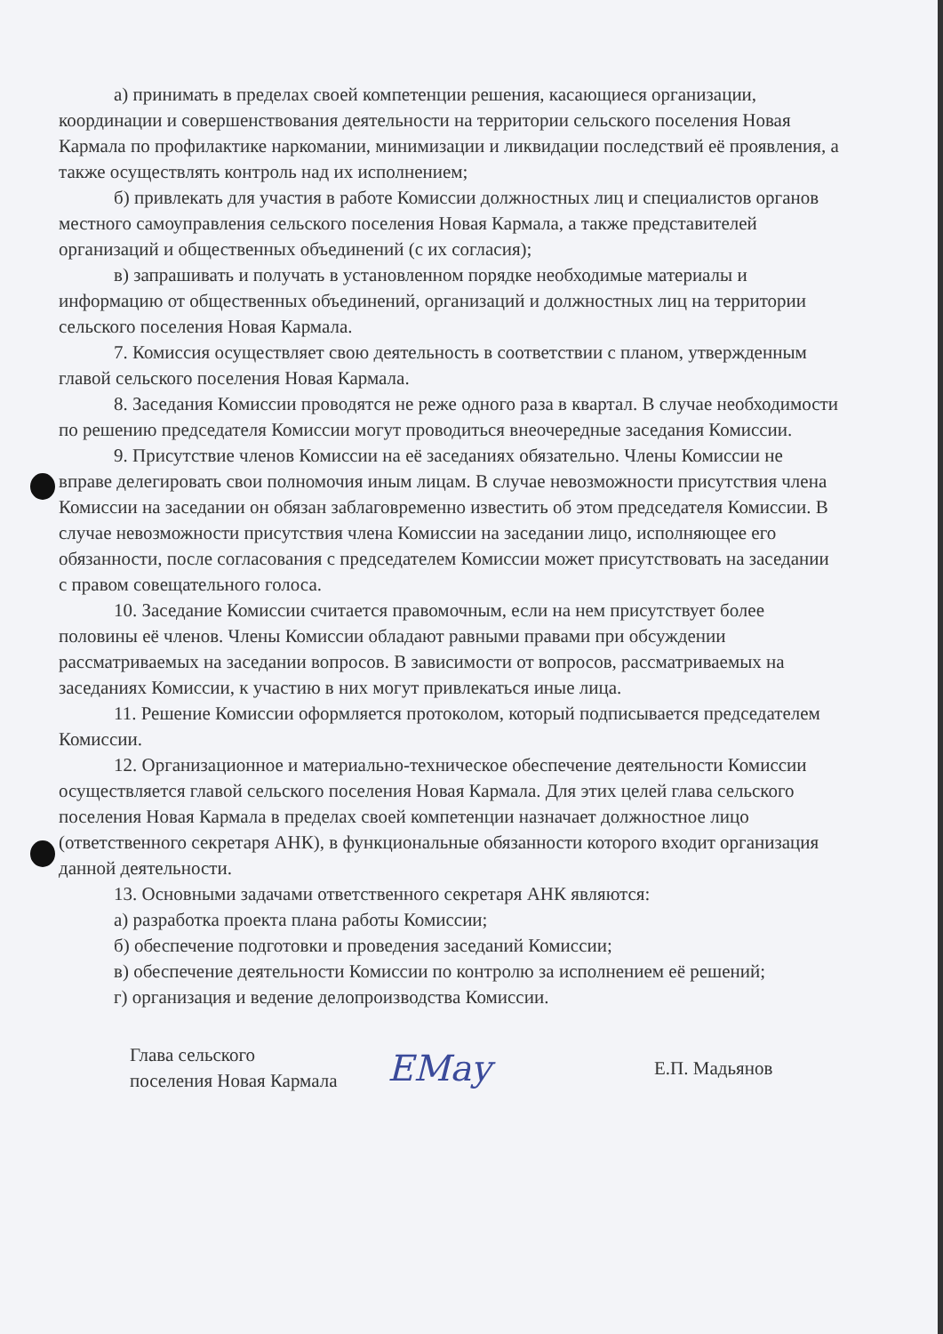а) принимать в пределах своей компетенции решения, касающиеся организации, координации и совершенствования деятельности на территории сельского поселения Новая Кармала по профилактике наркомании, минимизации и ликвидации последствий её проявления, а также осуществлять контроль над их исполнением;
б) привлекать для участия в работе Комиссии должностных лиц и специалистов органов местного самоуправления сельского поселения Новая Кармала, а также представителей организаций и общественных объединений (с их согласия);
в) запрашивать и получать в установленном порядке необходимые материалы и информацию от общественных объединений, организаций и должностных лиц на территории сельского поселения Новая Кармала.
7. Комиссия осуществляет свою деятельность в соответствии с планом, утвержденным главой сельского поселения Новая Кармала.
8. Заседания Комиссии проводятся не реже одного раза в квартал. В случае необходимости по решению председателя Комиссии могут проводиться внеочередные заседания Комиссии.
9. Присутствие членов Комиссии на её заседаниях обязательно. Члены Комиссии не вправе делегировать свои полномочия иным лицам. В случае невозможности присутствия члена Комиссии на заседании он обязан заблаговременно известить об этом председателя Комиссии. В случае невозможности присутствия члена Комиссии на заседании лицо, исполняющее его обязанности, после согласования с председателем Комиссии может присутствовать на заседании с правом совещательного голоса.
10. Заседание Комиссии считается правомочным, если на нем присутствует более половины её членов. Члены Комиссии обладают равными правами при обсуждении рассматриваемых на заседании вопросов. В зависимости от вопросов, рассматриваемых на заседаниях Комиссии, к участию в них могут привлекаться иные лица.
11. Решение Комиссии оформляется протоколом, который подписывается председателем Комиссии.
12. Организационное и материально-техническое обеспечение деятельности Комиссии осуществляется главой сельского поселения Новая Кармала. Для этих целей глава сельского поселения Новая Кармала в пределах своей компетенции назначает должностное лицо (ответственного секретаря АНК), в функциональные обязанности которого входит организация данной деятельности.
13. Основными задачами ответственного секретаря АНК являются:
а) разработка проекта плана работы Комиссии;
б) обеспечение подготовки и проведения заседаний Комиссии;
в) обеспечение деятельности Комиссии по контролю за исполнением её решений;
г) организация и ведение делопроизводства Комиссии.
Глава сельского
поселения Новая Кармала
EMay
Е.П. Мадьянов